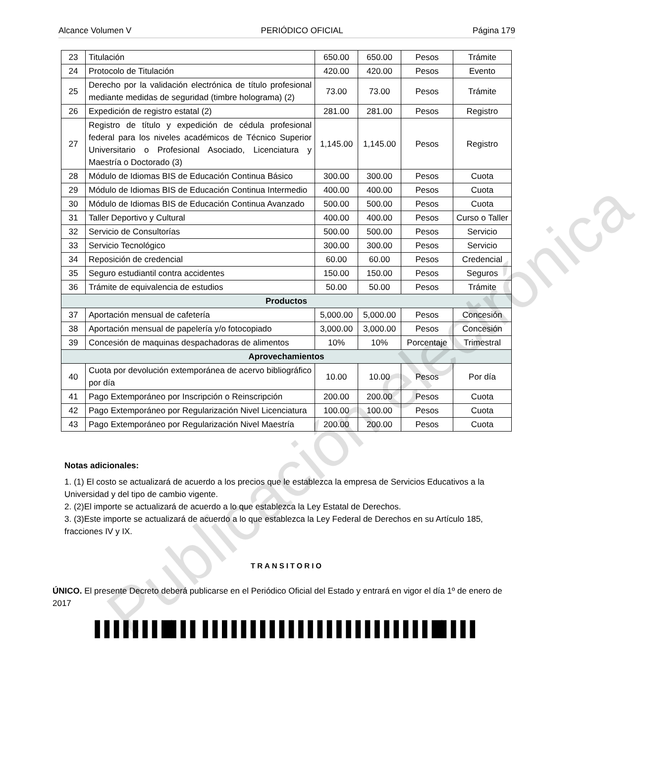Alcance Volumen V PERIÓDICO OFICIAL Página 179
| 23 | Titulación | 650.00 | 650.00 | Pesos | Trámite |
| 24 | Protocolo de Titulación | 420.00 | 420.00 | Pesos | Evento |
| 25 | Derecho por la validación electrónica de título profesional mediante medidas de seguridad (timbre holograma) (2) | 73.00 | 73.00 | Pesos | Trámite |
| 26 | Expedición de registro estatal (2) | 281.00 | 281.00 | Pesos | Registro |
| 27 | Registro de título y expedición de cédula profesional federal para los niveles académicos de Técnico Superior Universitario o Profesional Asociado, Licenciatura y Maestría o Doctorado (3) | 1,145.00 | 1,145.00 | Pesos | Registro |
| 28 | Módulo de Idiomas BIS de Educación Continua Básico | 300.00 | 300.00 | Pesos | Cuota |
| 29 | Módulo de Idiomas BIS de Educación Continua Intermedio | 400.00 | 400.00 | Pesos | Cuota |
| 30 | Módulo de Idiomas BIS de Educación Continua Avanzado | 500.00 | 500.00 | Pesos | Cuota |
| 31 | Taller Deportivo y Cultural | 400.00 | 400.00 | Pesos | Curso o Taller |
| 32 | Servicio de Consultorías | 500.00 | 500.00 | Pesos | Servicio |
| 33 | Servicio Tecnológico | 300.00 | 300.00 | Pesos | Servicio |
| 34 | Reposición de credencial | 60.00 | 60.00 | Pesos | Credencial |
| 35 | Seguro estudiantil contra accidentes | 150.00 | 150.00 | Pesos | Seguros |
| 36 | Trámite de equivalencia de estudios | 50.00 | 50.00 | Pesos | Trámite |
| Productos | | | | | |
| 37 | Aportación mensual de cafetería | 5,000.00 | 5,000.00 | Pesos | Concesión |
| 38 | Aportación mensual de papelería y/o fotocopiado | 3,000.00 | 3,000.00 | Pesos | Concesión |
| 39 | Concesión de maquinas despachadoras de alimentos | 10% | 10% | Porcentaje | Trimestral |
| Aprovechamientos | | | | | |
| 40 | Cuota por devolución extemporánea de acervo bibliográfico por día | 10.00 | 10.00 | Pesos | Por día |
| 41 | Pago Extemporáneo por Inscripción o Reinscripción | 200.00 | 200.00 | Pesos | Cuota |
| 42 | Pago Extemporáneo por Regularización Nivel Licenciatura | 100.00 | 100.00 | Pesos | Cuota |
| 43 | Pago Extemporáneo por Regularización Nivel Maestría | 200.00 | 200.00 | Pesos | Cuota |
Notas adicionales:
1. (1) El costo se actualizará de acuerdo a los precios que le establezca la empresa de Servicios Educativos a la Universidad y del tipo de cambio vigente.
2. (2)El importe se actualizará de acuerdo a lo que establezca la Ley Estatal de Derechos.
3. (3)Este importe se actualizará de acuerdo a lo que establezca la Ley Federal de Derechos en su Artículo 185, fracciones IV y IX.
TRANSITORIO
ÚNICO. El presente Decreto deberá publicarse en el Periódico Oficial del Estado y entrará en vigor el día 1º de enero de 2017
▌▌▌▌▌▌▌█▌▌▌ ▌▌▌▌▌▌▌▌▌▌▌▌▌▌▌▌▌▌▌▌▌▌▌▌█▌▌▌▌
Publicación electrónica